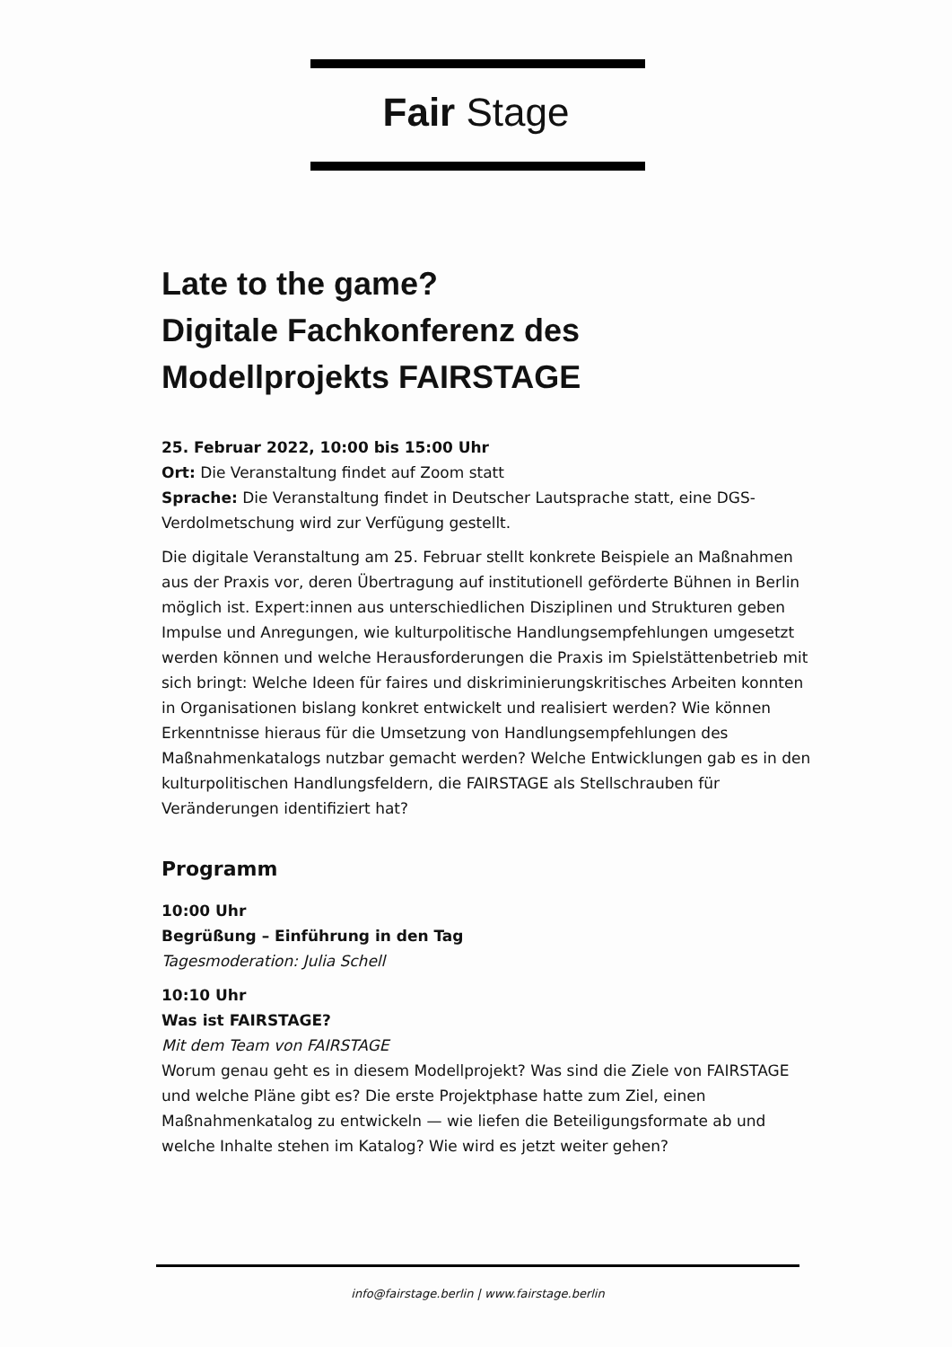Fair Stage
Late to the game?
Digitale Fachkonferenz des
Modellprojekts FAIRSTAGE
25. Februar 2022, 10:00 bis 15:00 Uhr
Ort: Die Veranstaltung findet auf Zoom statt
Sprache: Die Veranstaltung findet in Deutscher Lautsprache statt, eine DGS-Verdolmetschung wird zur Verfügung gestellt.
Die digitale Veranstaltung am 25. Februar stellt konkrete Beispiele an Maßnahmen aus der Praxis vor, deren Übertragung auf institutionell geförderte Bühnen in Berlin möglich ist. Expert:innen aus unterschiedlichen Disziplinen und Strukturen geben Impulse und Anregungen, wie kulturpolitische Handlungsempfehlungen umgesetzt werden können und welche Herausforderungen die Praxis im Spielstättenbetrieb mit sich bringt: Welche Ideen für faires und diskriminierungskritisches Arbeiten konnten in Organisationen bislang konkret entwickelt und realisiert werden? Wie können Erkenntnisse hieraus für die Umsetzung von Handlungsempfehlungen des Maßnahmenkatalogs nutzbar gemacht werden? Welche Entwicklungen gab es in den kulturpolitischen Handlungsfeldern, die FAIRSTAGE als Stellschrauben für Veränderungen identifiziert hat?
Programm
10:00 Uhr
Begrüßung – Einführung in den Tag
Tagesmoderation: Julia Schell
10:10 Uhr
Was ist FAIRSTAGE?
Mit dem Team von FAIRSTAGE
Worum genau geht es in diesem Modellprojekt? Was sind die Ziele von FAIRSTAGE und welche Pläne gibt es? Die erste Projektphase hatte zum Ziel, einen Maßnahmenkatalog zu entwickeln — wie liefen die Beteiligungsformate ab und welche Inhalte stehen im Katalog? Wie wird es jetzt weiter gehen?
info@fairstage.berlin | www.fairstage.berlin